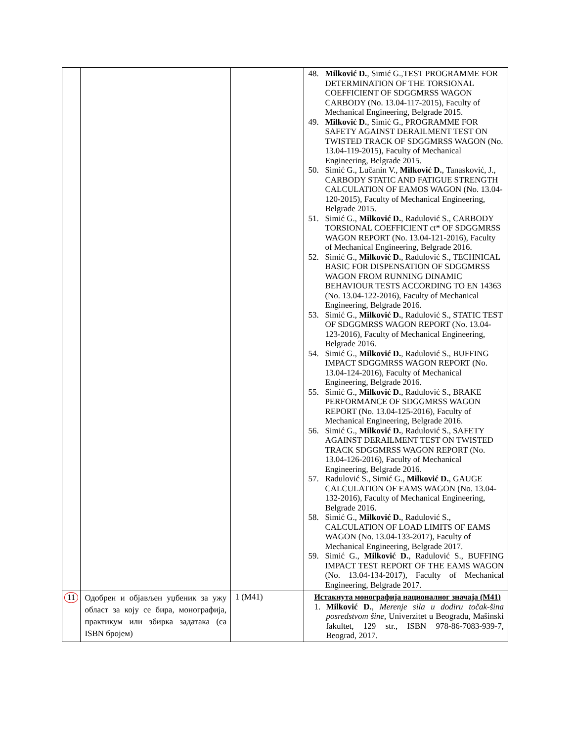| | | | 48. Milković D. , Simić G.,TEST PROGRAMME FOR DETERMINATION OF THE TORSIONAL COEFFICIENT OF SDGGMRSS WAGON CARBODY (No. 13.04-117-2015), Faculty of Mechanical Engineering, Belgrade 2015. 49. Milković D. , Simić G., PROGRAMME FOR SAFETY AGAINST DERAILMENT TEST ON TWISTED TRACK OF SDGGMRSS WAGON (No. 13.04-119-2015), Faculty of Mechanical Engineering, Belgrade 2015. 50. Simić G., Lučanin V., Milković D. , Tanasković, J., CARBODY STATIC AND FATIGUE STRENGTH CALCULATION OF EAMOS WAGON (No. 13.04-120-2015), Faculty of Mechanical Engineering, Belgrade 2015. 51. Simić G., Milković D. , Radulović S., CARBODY TORSIONAL COEFFICIENT ct* OF SDGGMRSS WAGON REPORT (No. 13.04-121-2016), Faculty of Mechanical Engineering, Belgrade 2016. 52. Simić G., Milković D. , Radulović S., TECHNICAL BASIC FOR DISPENSATION OF SDGGMRSS WAGON FROM RUNNING DINAMIC BEHAVIOUR TESTS ACCORDING TO EN 14363 (No. 13.04-122-2016), Faculty of Mechanical Engineering, Belgrade 2016. 53. Simić G., Milković D. , Radulović S., STATIC TEST OF SDGGMRSS WAGON REPORT (No. 13.04-123-2016), Faculty of Mechanical Engineering, Belgrade 2016. 54. Simić G., Milković D. , Radulović S., BUFFING IMPACT SDGGMRSS WAGON REPORT (No. 13.04-124-2016), Faculty of Mechanical Engineering, Belgrade 2016. 55. Simić G., Milković D. , Radulović S., BRAKE PERFORMANCE OF SDGGMRSS WAGON REPORT (No. 13.04-125-2016), Faculty of Mechanical Engineering, Belgrade 2016. 56. Simić G., Milković D. , Radulović S., SAFETY AGAINST DERAILMENT TEST ON TWISTED TRACK SDGGMRSS WAGON REPORT (No. 13.04-126-2016), Faculty of Mechanical Engineering, Belgrade 2016. 57. Radulović S., Simić G., Milković D. , GAUGE CALCULATION OF EAMS WAGON (No. 13.04-132-2016), Faculty of Mechanical Engineering, Belgrade 2016. 58. Simić G., Milković D. , Radulović S., CALCULATION OF LOAD LIMITS OF EAMS WAGON (No. 13.04-133-2017), Faculty of Mechanical Engineering, Belgrade 2017. 59. Simić G., Milković D. , Radulović S., BUFFING IMPACT TEST REPORT OF THE EAMS WAGON (No. 13.04-134-2017), Faculty of Mechanical Engineering, Belgrade 2017. |
| 11 | Одобрен и објављен уџбеник за ужу област за коју се бира, монографија, практикум или збирка задатака (са ISBN бројем) | 1 (M41) | Истакнута монографија националног значаја (M41) 1. Milković D. , Merenje sila u dodiru točak-šina posredstvom šine , Univerzitet u Beogradu, Mašinski fakultet, 129 str., ISBN 978-86-7083-939-7, Beograd, 2017. |